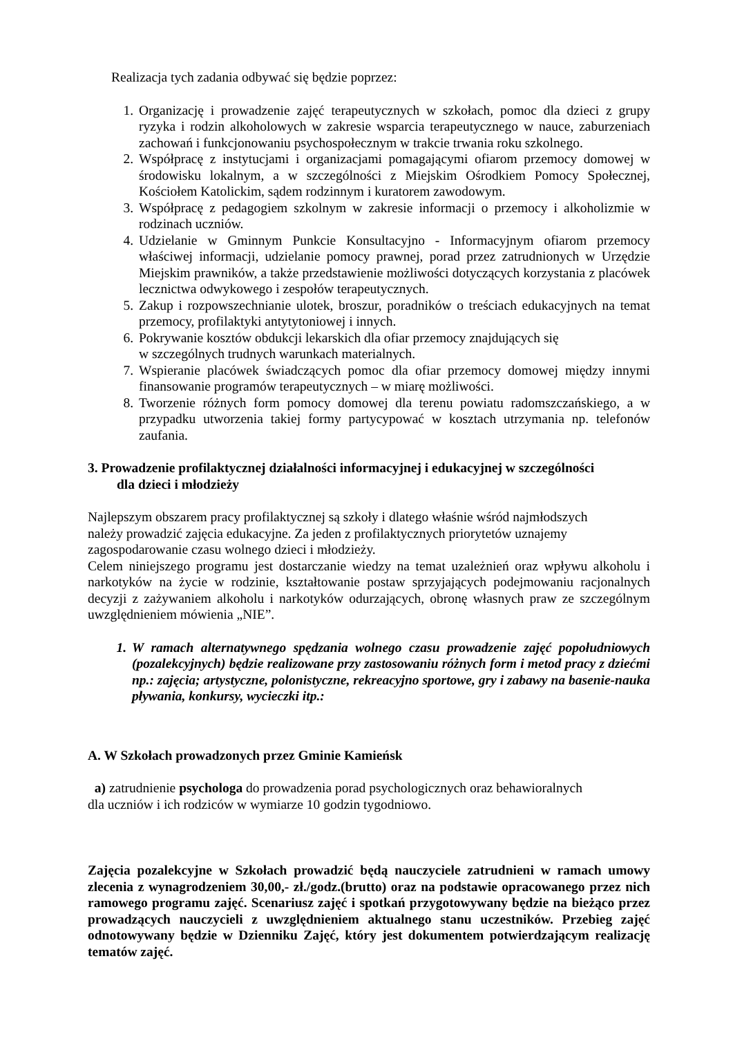Realizacja tych zadania odbywać się będzie poprzez:
1. Organizację i prowadzenie zajęć terapeutycznych w szkołach, pomoc dla dzieci z grupy ryzyka i rodzin alkoholowych w zakresie wsparcia terapeutycznego w nauce, zaburzeniach zachowań i funkcjonowaniu psychospołecznym w trakcie trwania roku szkolnego.
2. Współpracę z instytucjami i organizacjami pomagającymi ofiarom przemocy domowej w środowisku lokalnym, a w szczególności z Miejskim Ośrodkiem Pomocy Społecznej, Kościołem Katolickim, sądem rodzinnym i kuratorem zawodowym.
3. Współpracę z pedagogiem szkolnym w zakresie informacji o przemocy i alkoholizmie w rodzinach uczniów.
4. Udzielanie w Gminnym Punkcie Konsultacyjno - Informacyjnym ofiarom przemocy właściwej informacji, udzielanie pomocy prawnej, porad przez zatrudnionych w Urzędzie Miejskim prawników, a także przedstawienie możliwości dotyczących korzystania z placówek lecznictwa odwykowego i zespołów terapeutycznych.
5. Zakup i rozpowszechnianie ulotek, broszur, poradników o treściach edukacyjnych na temat przemocy, profilaktyki antytytoniowej i innych.
6. Pokrywanie kosztów obdukcji lekarskich dla ofiar przemocy znajdujących się
w szczególnych trudnych warunkach materialnych.
7. Wspieranie placówek świadczących pomoc dla ofiar przemocy domowej między innymi finansowanie programów terapeutycznych – w miarę możliwości.
8. Tworzenie różnych form pomocy domowej dla terenu powiatu radomszczańskiego, a w przypadku utworzenia takiej formy partycypować w kosztach utrzymania np. telefonów zaufania.
3. Prowadzenie profilaktycznej działalności informacyjnej i edukacyjnej w szczególności
dla dzieci i młodzieży
Najlepszym obszarem pracy profilaktycznej są szkoły i dlatego właśnie wśród najmłodszych
należy prowadzić zajęcia edukacyjne. Za jeden z profilaktycznych priorytetów uznajemy
zagospodarowanie czasu wolnego dzieci i młodzieży.
Celem niniejszego programu jest dostarczanie wiedzy na temat uzależnień oraz wpływu alkoholu i narkotyków na życie w rodzinie, kształtowanie postaw sprzyjających podejmowaniu racjonalnych decyzji z zażywaniem alkoholu i narkotyków odurzających, obronę własnych praw ze szczególnym uwzględnieniem mówienia „NIE”.
1. W ramach alternatywnego spędzania wolnego czasu prowadzenie zajęć popołudniowych (pozalekcyjnych) będzie realizowane przy zastosowaniu różnych form i metod pracy z dziećmi np.: zajęcia; artystyczne, polonistyczne, rekreacyjno sportowe, gry i zabawy na basenie-nauka pływania, konkursy, wycieczki itp.:
A. W Szkołach prowadzonych przez Gminie Kamieńsk
a) zatrudnienie psychologa do prowadzenia porad psychologicznych oraz behawioralnych
dla uczniów i ich rodziców w wymiarze 10 godzin tygodniowo.
Zajęcia pozalekcyjne w Szkołach prowadzić będą nauczyciele zatrudnieni w ramach umowy zlecenia z wynagrodzeniem 30,00,- zł./godz.(brutto) oraz na podstawie opracowanego przez nich ramowego programu zajęć. Scenariusz zajęć i spotkań przygotowywany będzie na bieżąco przez prowadzących nauczycieli z uwzględnieniem aktualnego stanu uczestników. Przebieg zajęć odnotowywany będzie w Dzienniku Zajęć, który jest dokumentem potwierdzającym realizację tematów zajęć.